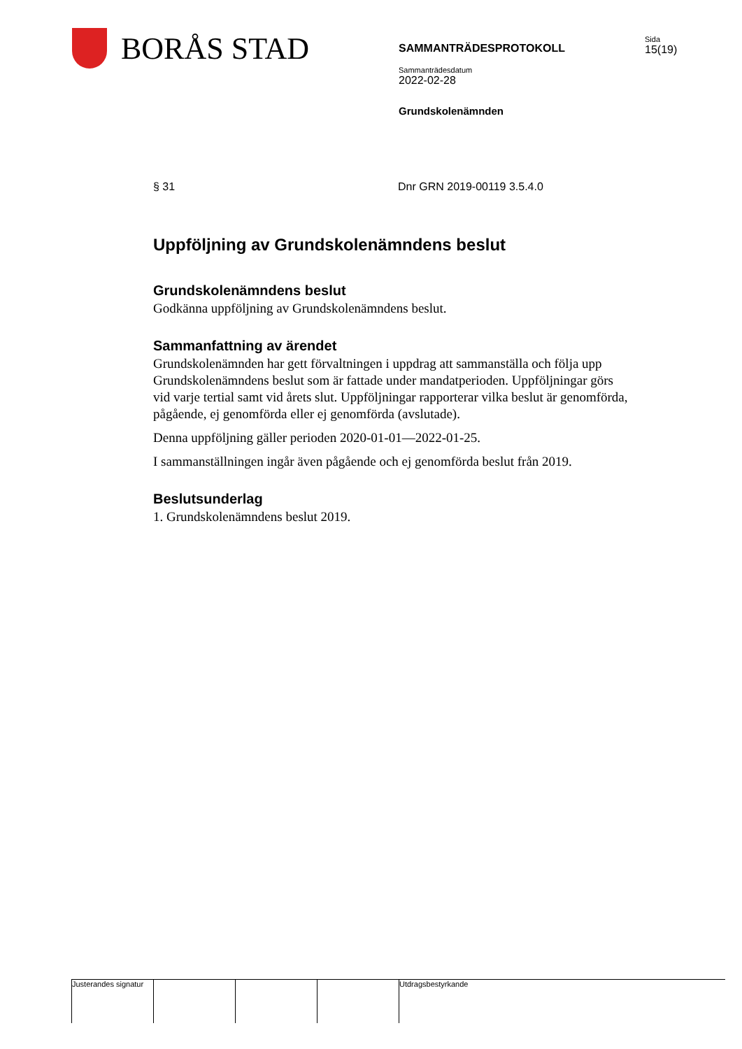BORÅS STAD
SAMMANTRÄDESPROTOKOLL
Sammanträdesdatum
2022-02-28
Grundskolenämnden
Sida
15(19)
§ 31 Dnr GRN 2019-00119 3.5.4.0
Uppföljning av Grundskolenämndens beslut
Grundskolenämndens beslut
Godkänna uppföljning av Grundskolenämndens beslut.
Sammanfattning av ärendet
Grundskolenämnden har gett förvaltningen i uppdrag att sammanställa och följa upp Grundskolenämndens beslut som är fattade under mandatperioden. Uppföljningar görs vid varje tertial samt vid årets slut. Uppföljningar rapporterar vilka beslut är genomförda, pågående, ej genomförda eller ej genomförda (avslutade).
Denna uppföljning gäller perioden 2020-01-01—2022-01-25.
I sammanställningen ingår även pågående och ej genomförda beslut från 2019.
Beslutsunderlag
1. Grundskolenämndens beslut 2019.
Justerandes signatur
Utdragsbestyrkande